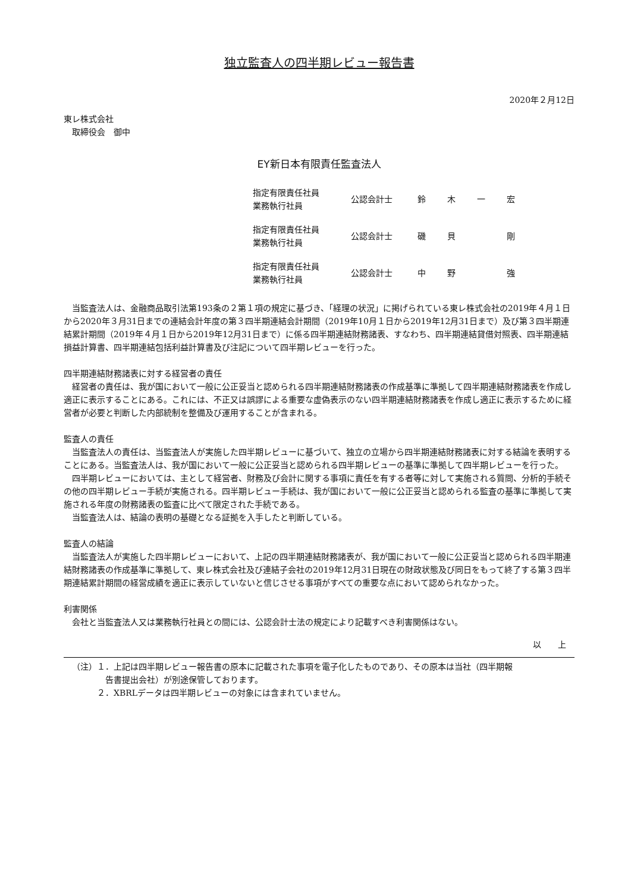独立監査人の四半期レビュー報告書
2020年２月12日
東レ株式会社
　取締役会　御中
EY新日本有限責任監査法人
| 指定有限責任社員 業務執行社員 | 公認会計士 | 鈴 | 木 | 一 | 宏 |
| 指定有限責任社員 業務執行社員 | 公認会計士 | 磯 | 貝 | | 剛 |
| 指定有限責任社員 業務執行社員 | 公認会計士 | 中 | 野 | | 強 |
当監査法人は、金融商品取引法第193条の２第１項の規定に基づき、「経理の状況」に掲げられている東レ株式会社の2019年４月１日から2020年３月31日までの連結会計年度の第３四半期連結会計期間（2019年10月１日から2019年12月31日まで）及び第３四半期連結累計期間（2019年４月１日から2019年12月31日まで）に係る四半期連結財務諸表、すなわち、四半期連結貸借対照表、四半期連結損益計算書、四半期連結包括利益計算書及び注記について四半期レビューを行った。
四半期連結財務諸表に対する経営者の責任
経営者の責任は、我が国において一般に公正妥当と認められる四半期連結財務諸表の作成基準に準拠して四半期連結財務諸表を作成し適正に表示することにある。これには、不正又は誤謬による重要な虚偽表示のない四半期連結財務諸表を作成し適正に表示するために経営者が必要と判断した内部統制を整備及び運用することが含まれる。
監査人の責任
当監査法人の責任は、当監査法人が実施した四半期レビューに基づいて、独立の立場から四半期連結財務諸表に対する結論を表明することにある。当監査法人は、我が国において一般に公正妥当と認められる四半期レビューの基準に準拠して四半期レビューを行った。
四半期レビューにおいては、主として経営者、財務及び会計に関する事項に責任を有する者等に対して実施される質問、分析的手続その他の四半期レビュー手続が実施される。四半期レビュー手続は、我が国において一般に公正妥当と認められる監査の基準に準拠して実施される年度の財務諸表の監査に比べて限定された手続である。
当監査法人は、結論の表明の基礎となる証拠を入手したと判断している。
監査人の結論
当監査法人が実施した四半期レビューにおいて、上記の四半期連結財務諸表が、我が国において一般に公正妥当と認められる四半期連結財務諸表の作成基準に準拠して、東レ株式会社及び連結子会社の2019年12月31日現在の財政状態及び同日をもって終了する第３四半期連結累計期間の経営成績を適正に表示していないと信じさせる事項がすべての重要な点において認められなかった。
利害関係
会社と当監査法人又は業務執行社員との間には、公認会計士法の規定により記載すべき利害関係はない。
以　　上
（注）１．上記は四半期レビュー報告書の原本に記載された事項を電子化したものであり、その原本は当社（四半期報
　　　　告書提出会社）が別途保管しております。
　　　２．XBRLデータは四半期レビューの対象には含まれていません。